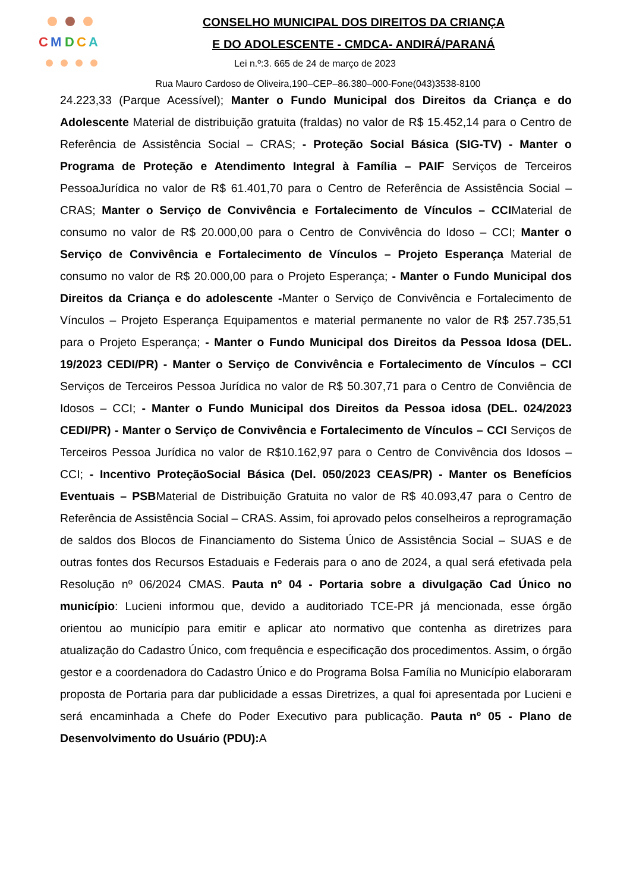C
M
D
C
A
CONSELHO MUNICIPAL DOS DIREITOS DA CRIANÇA
E DO ADOLESCENTE - CMDCA- ANDIRÁ/PARANÁ
Lei n.º:3. 665 de 24 de março de 2023
Rua Mauro Cardoso de Oliveira,190–CEP–86.380–000-Fone(043)3538-8100
24.223,33 (Parque Acessível); Manter o Fundo Municipal dos Direitos da Criança e do Adolescente Material de distribuição gratuita (fraldas) no valor de R$ 15.452,14 para o Centro de Referência de Assistência Social – CRAS; - Proteção Social Básica (SIG-TV) - Manter o Programa de Proteção e Atendimento Integral à Família – PAIF Serviços de Terceiros PessoaJurídica no valor de R$ 61.401,70 para o Centro de Referência de Assistência Social – CRAS; Manter o Serviço de Convivência e Fortalecimento de Vínculos – CCIMaterial de consumo no valor de R$ 20.000,00 para o Centro de Convivência do Idoso – CCI; Manter o Serviço de Convivência e Fortalecimento de Vínculos – Projeto Esperança Material de consumo no valor de R$ 20.000,00 para o Projeto Esperança; - Manter o Fundo Municipal dos Direitos da Criança e do adolescente -Manter o Serviço de Convivência e Fortalecimento de Vínculos – Projeto Esperança Equipamentos e material permanente no valor de R$ 257.735,51 para o Projeto Esperança; - Manter o Fundo Municipal dos Direitos da Pessoa Idosa (DEL. 19/2023 CEDI/PR) - Manter o Serviço de Convivência e Fortalecimento de Vínculos – CCI Serviços de Terceiros Pessoa Jurídica no valor de R$ 50.307,71 para o Centro de Conviência de Idosos – CCI; - Manter o Fundo Municipal dos Direitos da Pessoa idosa (DEL. 024/2023 CEDI/PR) - Manter o Serviço de Convivência e Fortalecimento de Vínculos – CCI Serviços de Terceiros Pessoa Jurídica no valor de R$10.162,97 para o Centro de Convivência dos Idosos – CCI; - Incentivo ProteçãoSocial Básica (Del. 050/2023 CEAS/PR) - Manter os Benefícios Eventuais – PSBMaterial de Distribuição Gratuita no valor de R$ 40.093,47 para o Centro de Referência de Assistência Social – CRAS. Assim, foi aprovado pelos conselheiros a reprogramação de saldos dos Blocos de Financiamento do Sistema Único de Assistência Social – SUAS e de outras fontes dos Recursos Estaduais e Federais para o ano de 2024, a qual será efetivada pela Resolução nº 06/2024 CMAS. Pauta nº 04 - Portaria sobre a divulgação Cad Único no município: Lucieni informou que, devido a auditoriado TCE-PR já mencionada, esse órgão orientou ao município para emitir e aplicar ato normativo que contenha as diretrizes para atualização do Cadastro Único, com frequência e especificação dos procedimentos. Assim, o órgão gestor e a coordenadora do Cadastro Único e do Programa Bolsa Família no Município elaboraram proposta de Portaria para dar publicidade a essas Diretrizes, a qual foi apresentada por Lucieni e será encaminhada a Chefe do Poder Executivo para publicação. Pauta nº 05 - Plano de Desenvolvimento do Usuário (PDU): A